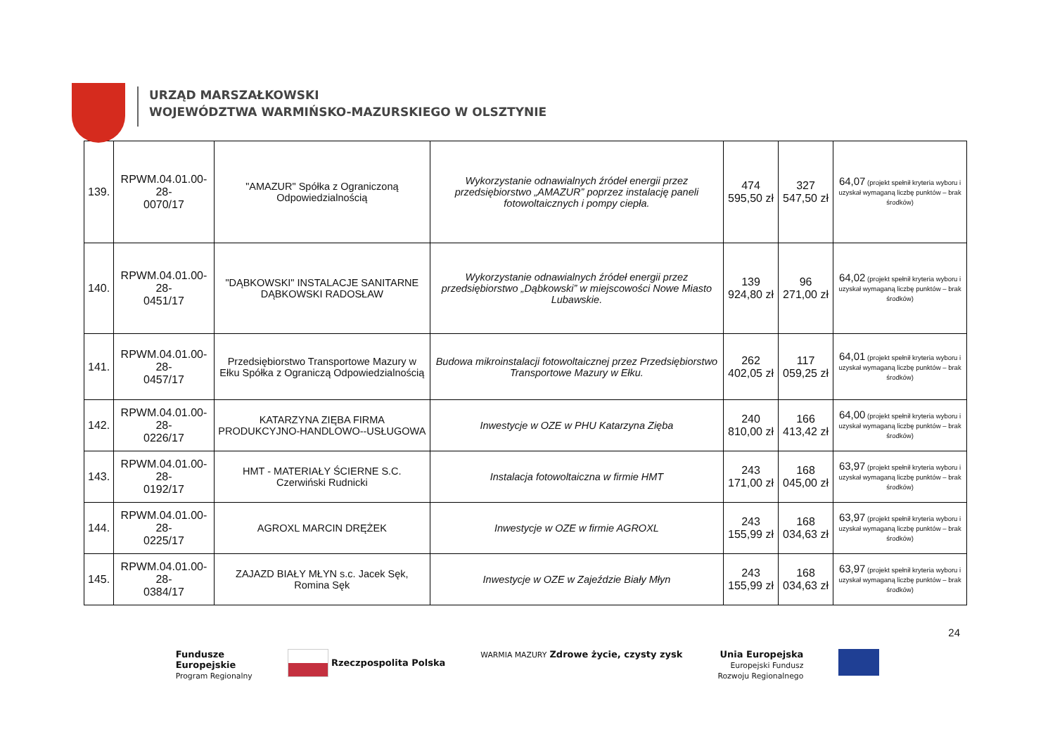URZĄD MARSZAŁKOWSKI
WOJEWÓDZTWA WARMIŃSKO-MAZURSKIEGO W OLSZTYNIE
| 139. | RPWM.04.01.00-28- 0070/17 | "AMAZUR" Spółka z Ograniczoną Odpowiedzialnością | Wykorzystanie odnawialnych źródeł energii przez przedsiębiorstwo „AMAZUR” poprzez instalację paneli fotowoltaicznych i pompy ciepła. | 474 595,50 zł | 327 547,50 zł | 64,07 (projekt spełnił kryteria wyboru i uzyskał wymaganą liczbę punktów – brak środków) |
| 140. | RPWM.04.01.00-28- 0451/17 | "DĄBKOWSKI" INSTALACJE SANITARNE DĄBKOWSKI RADOSŁAW | Wykorzystanie odnawialnych źródeł energii przez przedsiębiorstwo „Dąbkowski” w miejscowości Nowe Miasto Lubawskie. | 139 924,80 zł | 96 271,00 zł | 64,02 (projekt spełnił kryteria wyboru i uzyskał wymaganą liczbę punktów – brak środków) |
| 141. | RPWM.04.01.00-28- 0457/17 | Przedsiębiorstwo Transportowe Mazury w Ełku Spółka z Ograniczą Odpowiedzialnością | Budowa mikroinstalacji fotowoltaicznej przez Przedsiębiorstwo Transportowe Mazury w Ełku. | 262 402,05 zł | 117 059,25 zł | 64,01 (projekt spełnił kryteria wyboru i uzyskał wymaganą liczbę punktów – brak środków) |
| 142. | RPWM.04.01.00-28- 0226/17 | KATARZYNA ZIĘBA FIRMA PRODUKCYJNO-HANDLOWO--USŁUGOWA | Inwestycje w OZE w PHU Katarzyna Zięba | 240 810,00 zł | 166 413,42 zł | 64,00 (projekt spełnił kryteria wyboru i uzyskał wymaganą liczbę punktów – brak środków) |
| 143. | RPWM.04.01.00-28- 0192/17 | HMT - MATERIAŁY ŚCIERNE S.C. Czerwiński Rudnicki | Instalacja fotowoltaiczna w firmie HMT | 243 171,00 zł | 168 045,00 zł | 63,97 (projekt spełnił kryteria wyboru i uzyskał wymaganą liczbę punktów – brak środków) |
| 144. | RPWM.04.01.00-28- 0225/17 | AGROXL MARCIN DRĘŻEK | Inwestycje w OZE w firmie AGROXL | 243 155,99 zł | 168 034,63 zł | 63,97 (projekt spełnił kryteria wyboru i uzyskał wymaganą liczbę punktów – brak środków) |
| 145. | RPWM.04.01.00-28- 0384/17 | ZAJAZD BIAŁY MŁYN s.c. Jacek Sęk, Romina Sęk | Inwestycje w OZE w Zajeździe Biały Młyn | 243 155,99 zł | 168 034,63 zł | 63,97 (projekt spełnił kryteria wyboru i uzyskał wymaganą liczbę punktów – brak środków) |
24
Fundusze
Europejskie
Program Regionalny
Rzeczpospolita Polska
WARMIA MAZURY Zdrowe życie, czysty zysk
Unia Europejska
Europejski Fundusz
Rozwoju Regionalnego